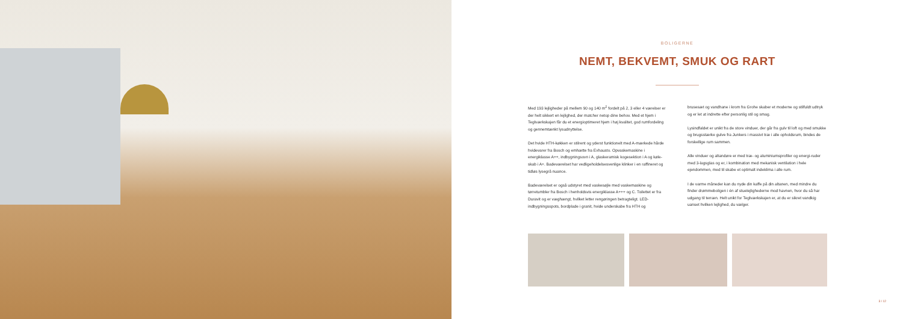BOLIGERNE
NEMT, BEKVEMT, SMUK OG RART
Med 193 lejligheder på mellem 90 og 140 m<sup>2</sup> fordelt på 2, 3 eller 4 værelser er der helt sikkert en lejlighed, der matcher netop dine behov. Med et hjem i Teglværkskajen får du et energioptimeret hjem i høj kvalitet, god rumfordeling og gennemtænkt lysudnyttelse.
Det hvide HTH-køkken er stilrent og yderst funktionelt med A-mærkede hårde hvidevarer fra Bosch og emhætte fra Exhausto. Opvaskemaskine i energiklasse A++, indbygningsovn i A, glaskeramisk kogesektion i A og køle-skab i A+. Badeværelset har vedligeholdelsesvenlige klinker i en raffineret og tidløs lysegrå nuance.
Badeværelset er også udstyret med vaskesøjle med vaskemaskine og tørretumbler fra Bosch i henholdsvis energiklasse A+++ og C. Toilettet er fra Duravit og er væghængt, hvilket letter rengøringen betragteligt. LED-indbygningsspots, bordplade i granit, hvide underskabe fra HTH og
brusesæt og vandhane i krom fra Grohe skaber et moderne og stilfuldt udtryk og er let at indrette efter personlig stil og smag.
Lysindfaldet er unikt fra de store vinduer, der går fra gulv til loft og med smukke og brugsstærke gulve fra Junkers i massivt træ i alle opholdsrum, bindes de forskellige rum sammen.
Alle vinduer og altandøre er med træ- og aluminiumsprofiler og energi-ruder med 3-lagsglas og er, i kombination med mekanisk ventilation i hele ejendommen, med til skabe et optimalt indeklima i alle rum.
I de varme måneder kan du nyde din kaffe på din altanen, med mindre du finder drømmeboligen i én af stuelejlighederne mod havnen, hvor du så har udgang til terræn. Helt unikt for Teglværkskajen er, at du er sikret vandkig uanset hvilken lejlighed, du vælger.
3 / 12